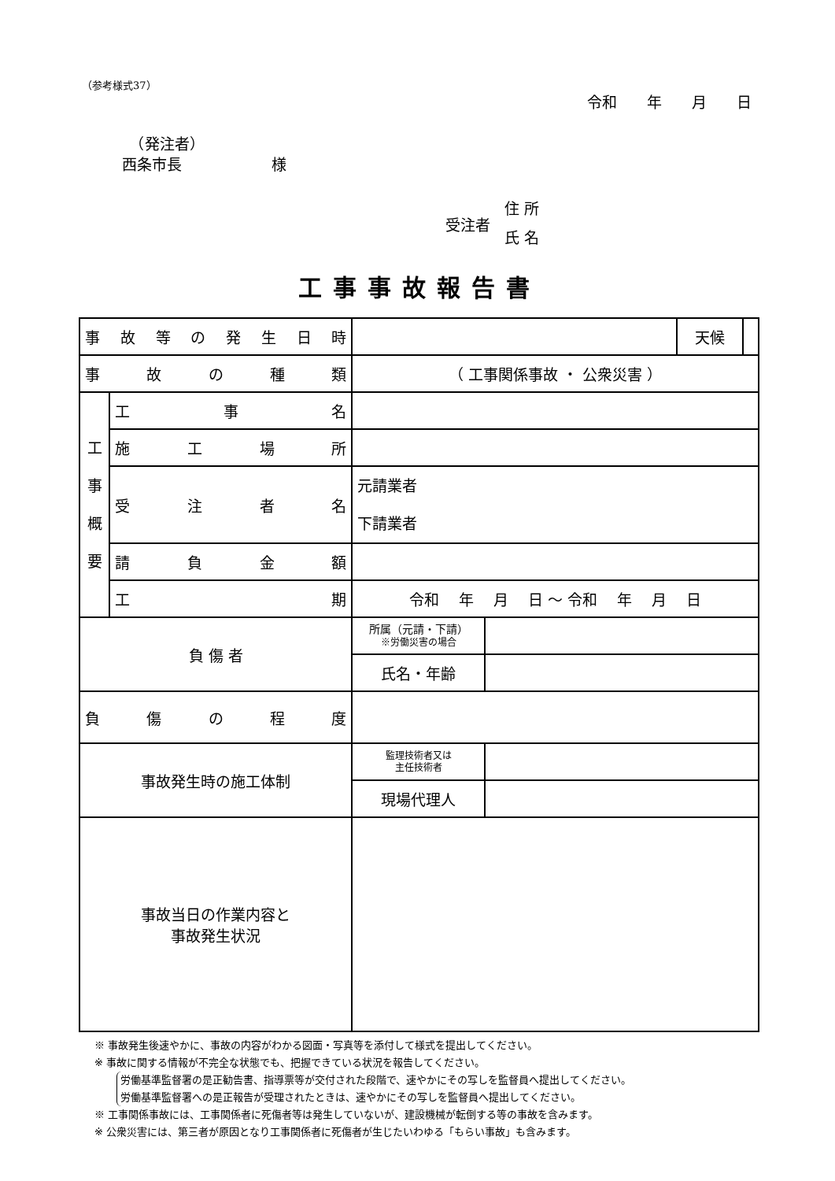（参考様式37）
令和　　年　　月　　日
　（発注者）
西条市長　　　　　　様
受注者
住 所
氏 名
工事事故報告書
| 事 故 等 の 発 生 日 時 | | | | 天候 | |
| 事 故 の 種 類 | | （ 工事関係事故 ・ 公衆災害 ） | | | |
| 工 事 概 要 | 工 事 名 | | | | |
| | 施 工 場 所 | | | | |
| | 受 注 者 名 | 元請業者 下請業者 | | | |
| | 請 負 金 額 | | | | |
| | 工 期 | 令和 年 月 日 ～ 令和 年 月 日 | | | |
| 負 傷 者 | | 所属（元請・下請） ※労働災害の場合 | | | |
| | | 氏名・年齢 | | | |
| 負 傷 の 程 度 | | | | | |
| 事故発生時の施工体制 | | 監理技術者又は 主任技術者 | | | |
| | | 現場代理人 | | | |
| 事故当日の作業内容と 事故発生状況 | | | | | |
※ 事故発生後速やかに、事故の内容がわかる図面・写真等を添付して様式を提出してください。
※ 事故に関する情報が不完全な状態でも、把握できている状況を報告してください。
労働基準監督署の是正勧告書、指導票等が交付された段階で、速やかにその写しを監督員へ提出してください。
労働基準監督署への是正報告が受理されたときは、速やかにその写しを監督員へ提出してください。
※ 工事関係事故には、工事関係者に死傷者等は発生していないが、建設機械が転倒する等の事故を含みます。
※ 公衆災害には、第三者が原因となり工事関係者に死傷者が生じたいわゆる「もらい事故」も含みます。